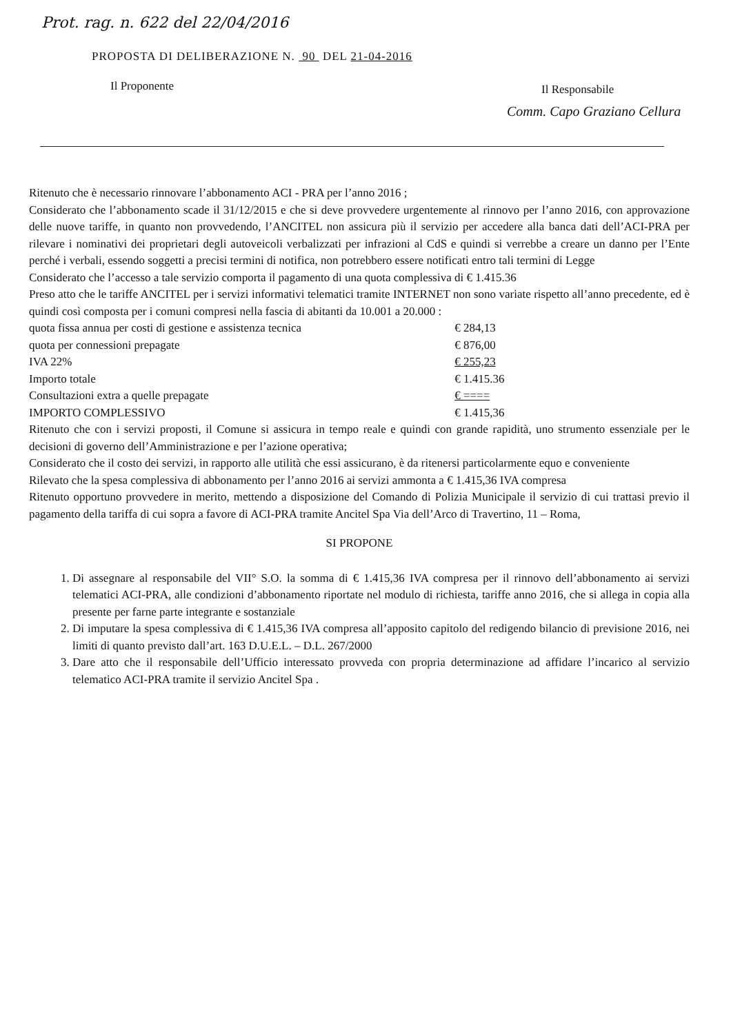Prot. rag. n. 622 del 22/04/2016
PROPOSTA DI DELIBERAZIONE N. 90 DEL 21-04-2016
Il Proponente Il Responsabile
Comm. Capo Graziano Cellura
Ritenuto che è necessario rinnovare l’abbonamento ACI - PRA per l’anno 2016 ;
Considerato che l’abbonamento scade il 31/12/2015 e che si deve provvedere urgentemente al rinnovo per l’anno 2016, con approvazione delle nuove tariffe, in quanto non provvedendo, l’ANCITEL non assicura più il servizio per accedere alla banca dati dell’ACI-PRA per rilevare i nominativi dei proprietari degli autoveicoli verbalizzati per infrazioni al CdS e quindi si verrebbe a creare un danno per l’Ente perché i verbali, essendo soggetti a precisi termini di notifica, non potrebbero essere notificati entro tali termini di Legge
Considerato che l’accesso a tale servizio comporta il pagamento di una quota complessiva di € 1.415.36
Preso atto che le tariffe ANCITEL per i servizi informativi telematici tramite INTERNET non sono variate rispetto all’anno precedente, ed è quindi così composta per i comuni compresi nella fascia di abitanti da 10.001 a 20.000 :
| quota fissa annua per costi di gestione e assistenza tecnica | € 284,13 |
| quota per connessioni prepagate | € 876,00 |
| IVA 22% | € 255,23 |
| Importo totale | € 1.415.36 |
| Consultazioni extra a quelle prepagate | € ==== |
| IMPORTO COMPLESSIVO | € 1.415,36 |
Ritenuto che con i servizi proposti, il Comune si assicura in tempo reale e quindi con grande rapidità, uno strumento essenziale per le decisioni di governo dell’Amministrazione e per l’azione operativa;
Considerato che il costo dei servizi, in rapporto alle utilità che essi assicurano, è da ritenersi particolarmente equo e conveniente
Rilevato che la spesa complessiva di abbonamento per l’anno 2016 ai servizi ammonta a € 1.415,36 IVA compresa
Ritenuto opportuno provvedere in merito, mettendo a disposizione del Comando di Polizia Municipale il servizio di cui trattasi previo il pagamento della tariffa di cui sopra a favore di ACI-PRA tramite Ancitel Spa Via dell’Arco di Travertino, 11 – Roma,
SI PROPONE
1. Di assegnare al responsabile del VII° S.O. la somma di € 1.415,36 IVA compresa per il rinnovo dell’abbonamento ai servizi telematici ACI-PRA, alle condizioni d’abbonamento riportate nel modulo di richiesta, tariffe anno 2016, che si allega in copia alla presente per farne parte integrante e sostanziale
2. Di imputare la spesa complessiva di € 1.415,36 IVA compresa all’apposito capitolo del redigendo bilancio di previsione 2016, nei limiti di quanto previsto dall’art. 163 D.U.E.L. – D.L. 267/2000
3. Dare atto che il responsabile dell’Ufficio interessato provveda con propria determinazione ad affidare l’incarico al servizio telematico ACI-PRA tramite il servizio Ancitel Spa .